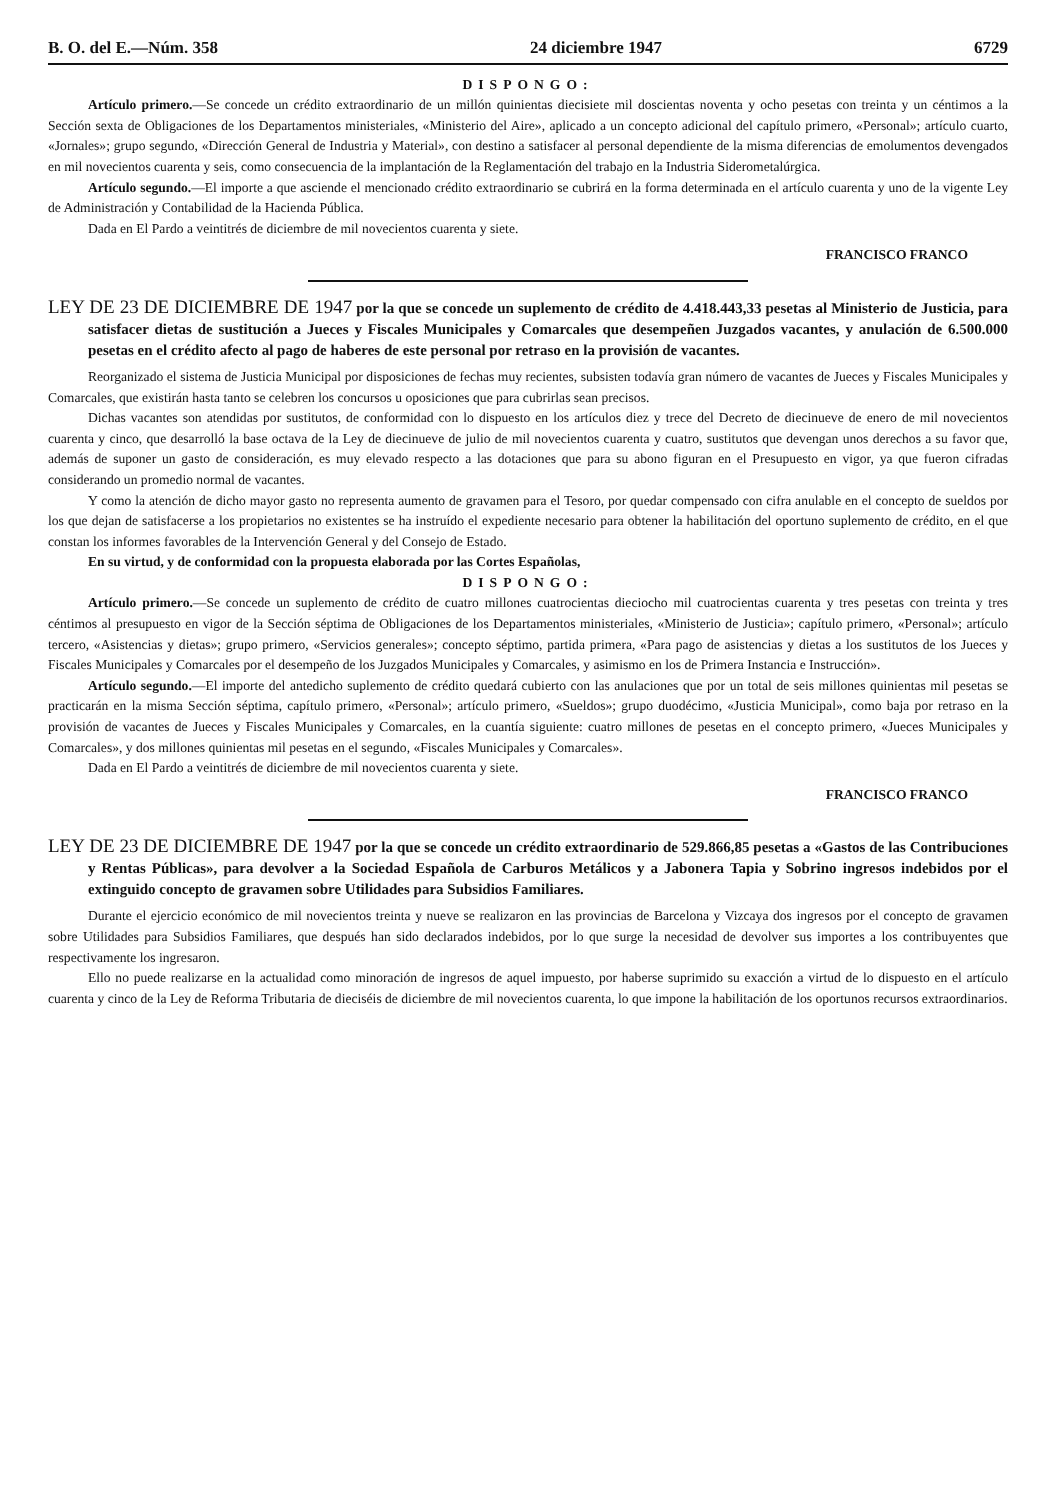B. O. del E.—Núm. 358 24 diciembre 1947 6729
DISPONGO:
Artículo primero.—Se concede un crédito extraordinario de un millón quinientas diecisiete mil doscientas noventa y ocho pesetas con treinta y un céntimos a la Sección sexta de Obligaciones de los Departamentos ministeriales, «Ministerio del Aire», aplicado a un concepto adicional del capítulo primero, «Personal»; artículo cuarto, «Jornales»; grupo segundo, «Dirección General de Industria y Material», con destino a satisfacer al personal dependiente de la misma diferencias de emolumentos devengados en mil novecientos cuarenta y seis, como consecuencia de la implantación de la Reglamentación del trabajo en la Industria Siderometalúrgica.
Artículo segundo.—El importe a que asciende el mencionado crédito extraordinario se cubrirá en la forma determinada en el artículo cuarenta y uno de la vigente Ley de Administración y Contabilidad de la Hacienda Pública.
Dada en El Pardo a veintitrés de diciembre de mil novecientos cuarenta y siete.
FRANCISCO FRANCO
LEY DE 23 DE DICIEMBRE DE 1947 por la que se concede un suplemento de crédito de 4.418.443,33 pesetas al Ministerio de Justicia, para satisfacer dietas de sustitución a Jueces y Fiscales Municipales y Comarcales que desempeñen Juzgados vacantes, y anulación de 6.500.000 pesetas en el crédito afecto al pago de haberes de este personal por retraso en la provisión de vacantes.
Reorganizado el sistema de Justicia Municipal por disposiciones de fechas muy recientes, subsisten todavía gran número de vacantes de Jueces y Fiscales Municipales y Comarcales, que existirán hasta tanto se celebren los concursos u oposiciones que para cubrirlas sean precisos.
Dichas vacantes son atendidas por sustitutos, de conformidad con lo dispuesto en los artículos diez y trece del Decreto de diecinueve de enero de mil novecientos cuarenta y cinco, que desarrolló la base octava de la Ley de diecinueve de julio de mil novecientos cuarenta y cuatro, sustitutos que devengan unos derechos a su favor que, además de suponer un gasto de consideración, es muy elevado respecto a las dotaciones que para su abono figuran en el Presupuesto en vigor, ya que fueron cifradas considerando un promedio normal de vacantes.
Y como la atención de dicho mayor gasto no representa aumento de gravamen para el Tesoro, por quedar compensado con cifra anulable en el concepto de sueldos por los que dejan de satisfacerse a los propietarios no existentes se ha instruído el expediente necesario para obtener la habilitación del oportuno suplemento de crédito, en el que constan los informes favorables de la Intervención General y del Consejo de Estado.
En su virtud, y de conformidad con la propuesta elaborada por las Cortes Españolas,
DISPONGO:
Artículo primero.—Se concede un suplemento de crédito de cuatro millones cuatrocientas dieciocho mil cuatrocientas cuarenta y tres pesetas con treinta y tres céntimos al presupuesto en vigor de la Sección séptima de Obligaciones de los Departamentos ministeriales, «Ministerio de Justicia»; capítulo primero, «Personal»; artículo tercero, «Asistencias y dietas»; grupo primero, «Servicios generales»; concepto séptimo, partida primera, «Para pago de asistencias y dietas a los sustitutos de los Jueces y Fiscales Municipales y Comarcales por el desempeño de los Juzgados Municipales y Comarcales, y asimismo en los de Primera Instancia e Instrucción».
Artículo segundo.—El importe del antedicho suplemento de crédito quedará cubierto con las anulaciones que por un total de seis millones quinientas mil pesetas se practicarán en la misma Sección séptima, capítulo primero, «Personal»; artículo primero, «Sueldos»; grupo duodécimo, «Justicia Municipal», como baja por retraso en la provisión de vacantes de Jueces y Fiscales Municipales y Comarcales, en la cuantía siguiente: cuatro millones de pesetas en el concepto primero, «Jueces Municipales y Comarcales», y dos millones quinientas mil pesetas en el segundo, «Fiscales Municipales y Comarcales».
Dada en El Pardo a veintitrés de diciembre de mil novecientos cuarenta y siete.
FRANCISCO FRANCO
LEY DE 23 DE DICIEMBRE DE 1947 por la que se concede un crédito extraordinario de 529.866,85 pesetas a «Gastos de las Contribuciones y Rentas Públicas», para devolver a la Sociedad Española de Carburos Metálicos y a Jabonera Tapia y Sobrino ingresos indebidos por el extinguido concepto de gravamen sobre Utilidades para Subsidios Familiares.
Durante el ejercicio económico de mil novecientos treinta y nueve se realizaron en las provincias de Barcelona y Vizcaya dos ingresos por el concepto de gravamen sobre Utilidades para Subsidios Familiares, que después han sido declarados indebidos, por lo que surge la necesidad de devolver sus importes a los contribuyentes que respectivamente los ingresaron.
Ello no puede realizarse en la actualidad como minoración de ingresos de aquel impuesto, por haberse suprimido su exacción a virtud de lo dispuesto en el artículo cuarenta y cinco de la Ley de Reforma Tributaria de dieciséis de diciembre de mil novecientos cuarenta, lo que impone la habilitación de los oportunos recursos extraordinarios.